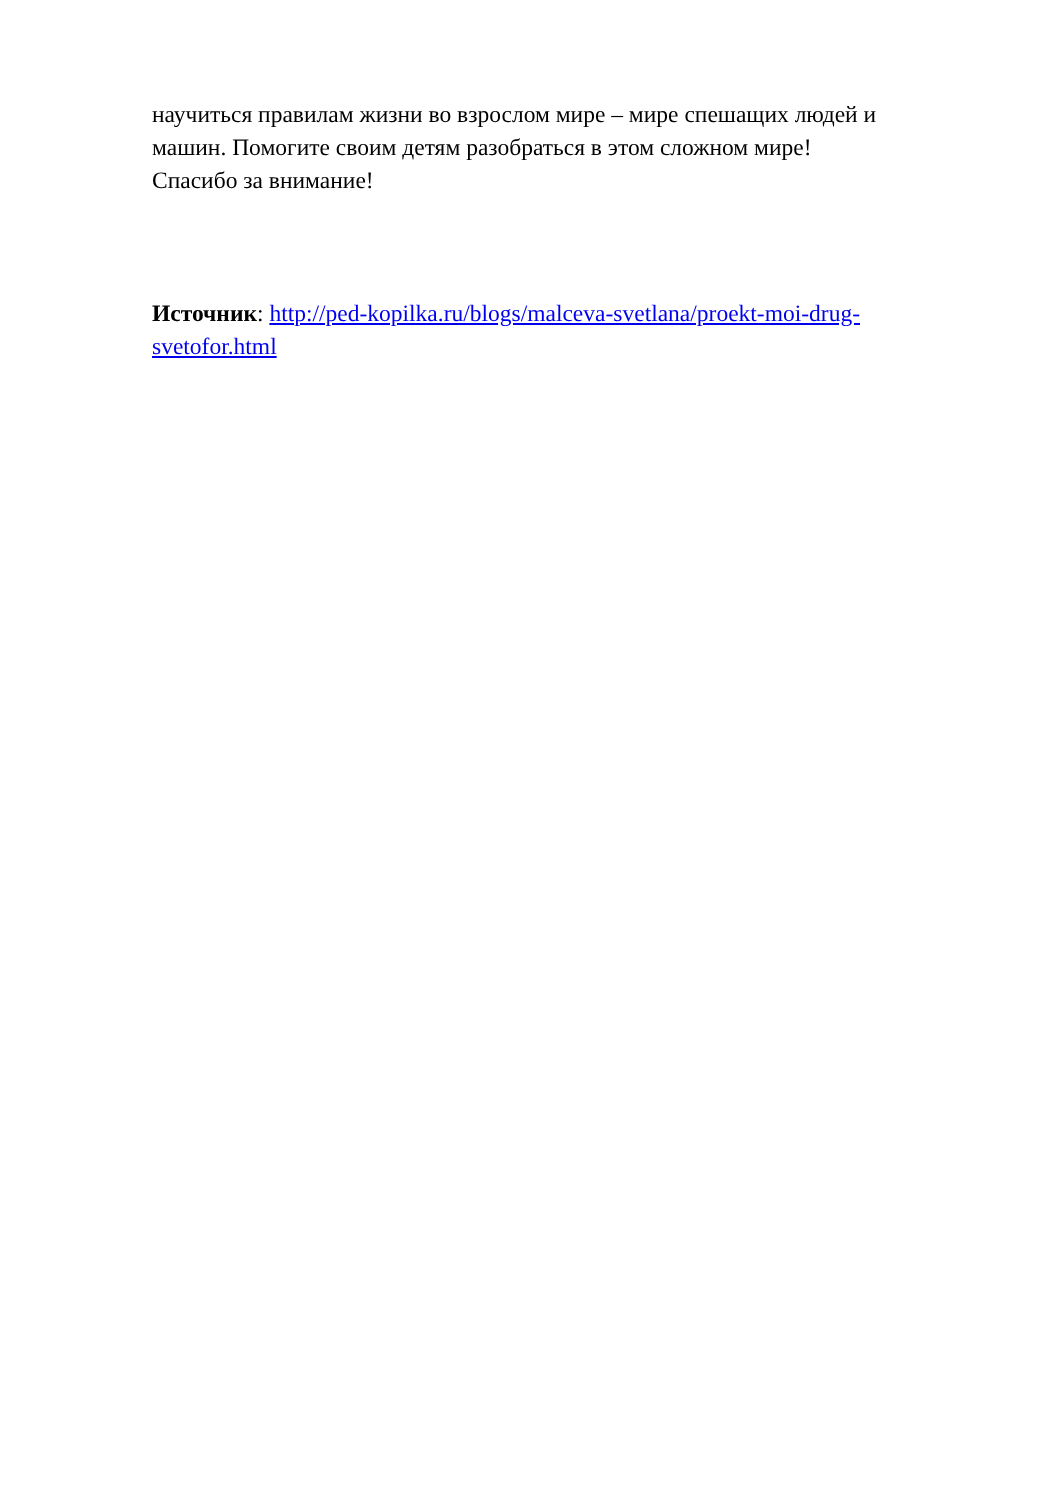научиться правилам жизни во взрослом мире – мире спешащих людей и машин. Помогите своим детям разобраться в этом сложном мире!
Спасибо за внимание!
Источник: http://ped-kopilka.ru/blogs/malceva-svetlana/proekt-moi-drug-svetofor.html